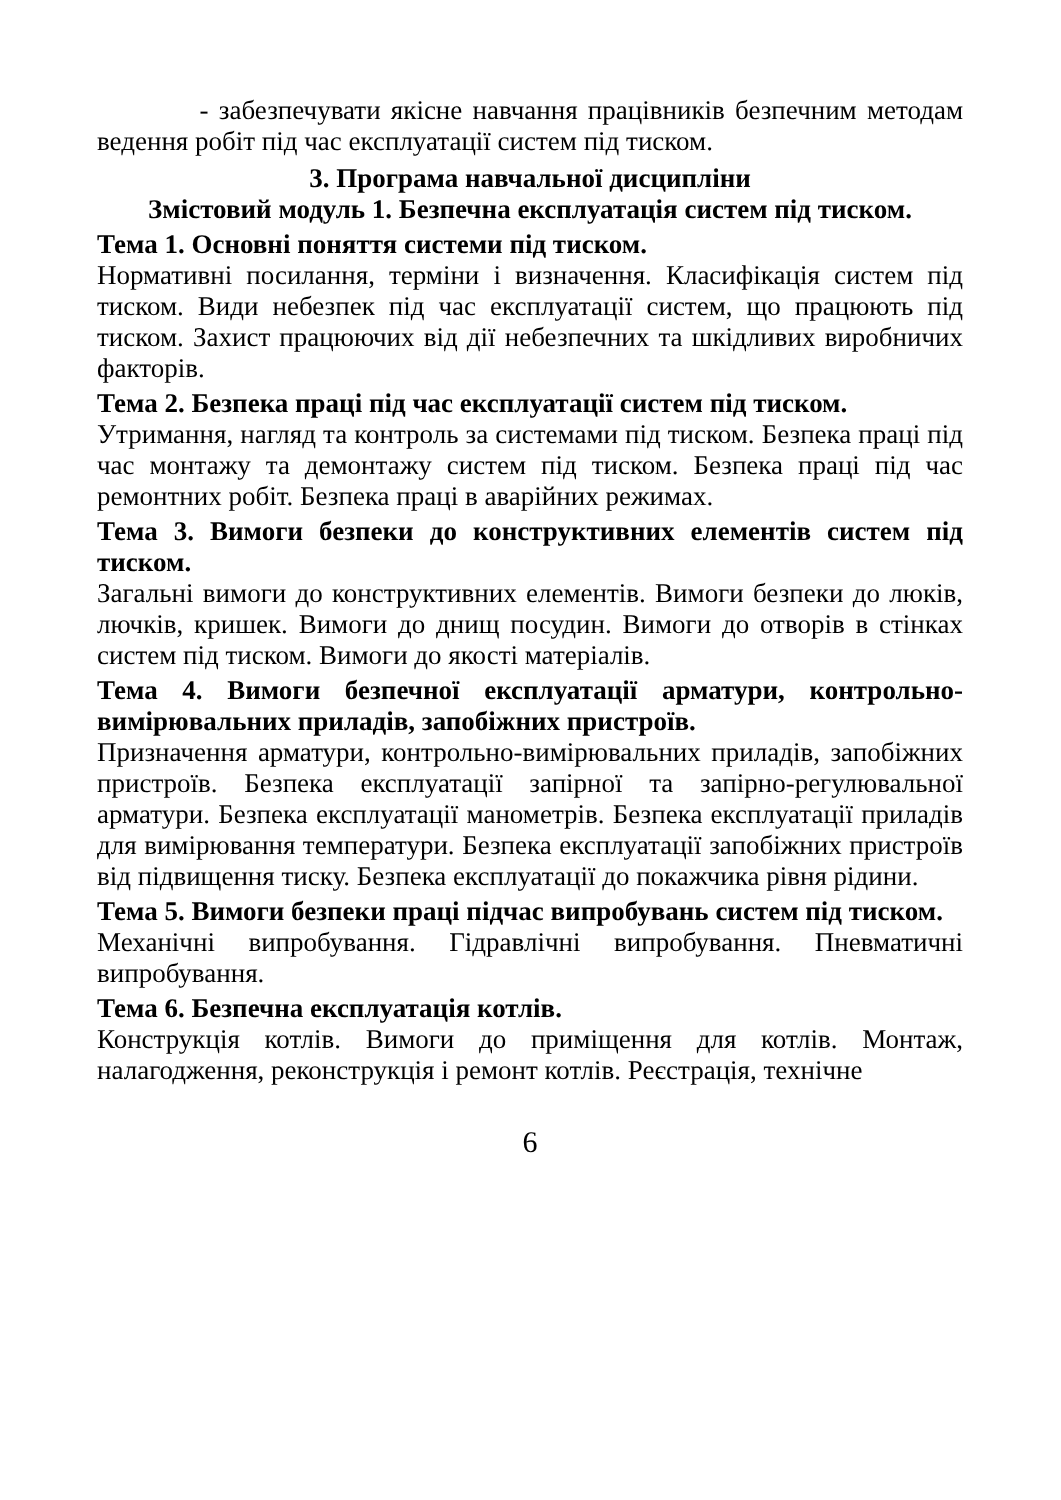- забезпечувати якісне навчання працівників безпечним методам ведення робіт під час експлуатації систем під тиском.
3. Програма навчальної дисципліни
Змістовий модуль 1. Безпечна експлуатація систем під тиском.
Тема 1. Основні поняття системи під тиском.
Нормативні посилання, терміни і визначення. Класифікація систем під тиском. Види небезпек під час експлуатації систем, що працюють під тиском. Захист працюючих від дії небезпечних та шкідливих виробничих факторів.
Тема 2. Безпека праці під час експлуатації систем під тиском.
Утримання, нагляд та контроль за системами під тиском. Безпека праці під час монтажу та демонтажу систем під тиском. Безпека праці під час ремонтних робіт. Безпека праці в аварійних режимах.
Тема 3. Вимоги безпеки до конструктивних елементів систем під тиском.
Загальні вимоги до конструктивних елементів. Вимоги безпеки до люків, лючків, кришек. Вимоги до днищ посудин. Вимоги до отворів в стінках систем під тиском. Вимоги до якості матеріалів.
Тема 4. Вимоги безпечної експлуатації арматури, контрольно-вимірювальних приладів, запобіжних пристроїв.
Призначення арматури, контрольно-вимірювальних приладів, запобіжних пристроїв. Безпека експлуатації запірної та запірно-регулювальної арматури. Безпека експлуатації манометрів. Безпека експлуатації приладів для вимірювання температури. Безпека експлуатації запобіжних пристроїв від підвищення тиску. Безпека експлуатації до покажчика рівня рідини.
Тема 5. Вимоги безпеки праці підчас випробувань систем під тиском.
Механічні випробування. Гідравлічні випробування. Пневматичні випробування.
Тема 6. Безпечна експлуатація котлів.
Конструкція котлів. Вимоги до приміщення для котлів. Монтаж, налагодження, реконструкція і ремонт котлів. Реєстрація, технічне
6